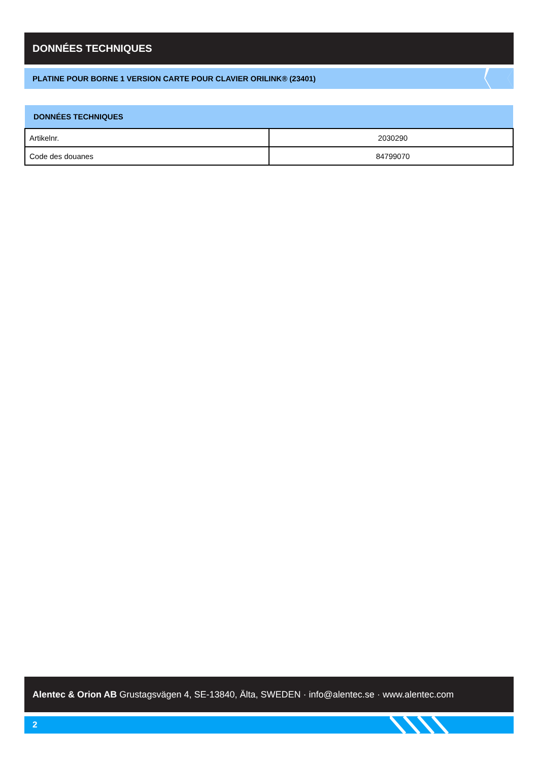DONNÉES TECHNIQUES
PLATINE POUR BORNE 1 VERSION CARTE POUR CLAVIER ORILINK® (23401)
| DONNÉES TECHNIQUES | |
| --- | --- |
| Artikelnr. | 2030290 |
| Code des douanes | 84799070 |
Alentec & Orion AB Grustagsvägen 4, SE-13840, Älta, SWEDEN · info@alentec.se · www.alentec.com
2